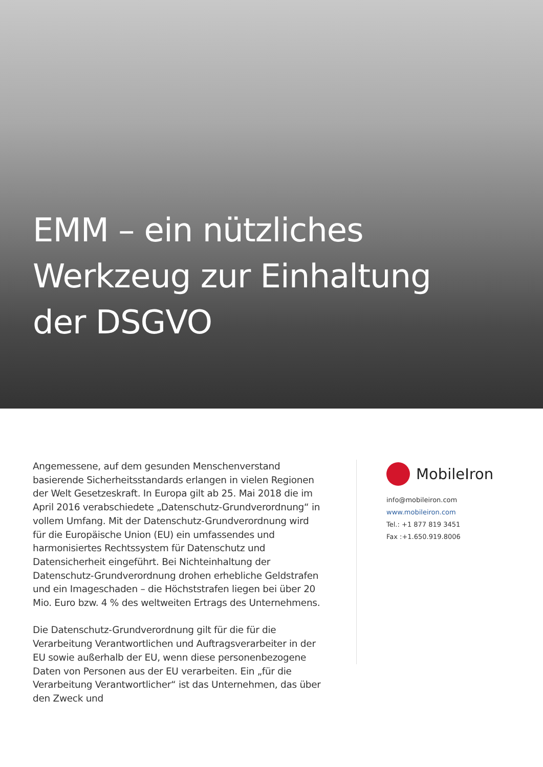EMM – ein nützliches
Werkzeug zur Einhaltung
der DSGVO
Angemessene, auf dem gesunden Menschenverstand basierende Sicherheitsstandards erlangen in vielen Regionen der Welt Gesetzeskraft. In Europa gilt ab 25. Mai 2018 die im April 2016 verabschiedete „Datenschutz-Grundverordnung“ in vollem Umfang. Mit der Datenschutz-Grundverordnung wird für die Europäische Union (EU) ein umfassendes und harmonisiertes Rechtssystem für Datenschutz und Datensicherheit eingeführt. Bei Nichteinhaltung der Datenschutz-Grundverordnung drohen erhebliche Geldstrafen und ein Imageschaden – die Höchststrafen liegen bei über 20 Mio. Euro bzw. 4 % des weltweiten Ertrags des Unternehmens.
Die Datenschutz-Grundverordnung gilt für die für die Verarbeitung Verantwortlichen und Auftragsverarbeiter in der EU sowie außerhalb der EU, wenn diese personenbezogene Daten von Personen aus der EU verarbeiten. Ein „für die Verarbeitung Verantwortlicher“ ist das Unternehmen, das über den Zweck und
MobileIron
info@mobileiron.com
www.mobileiron.com
Tel.: +1 877 819 3451
Fax :+1.650.919.8006